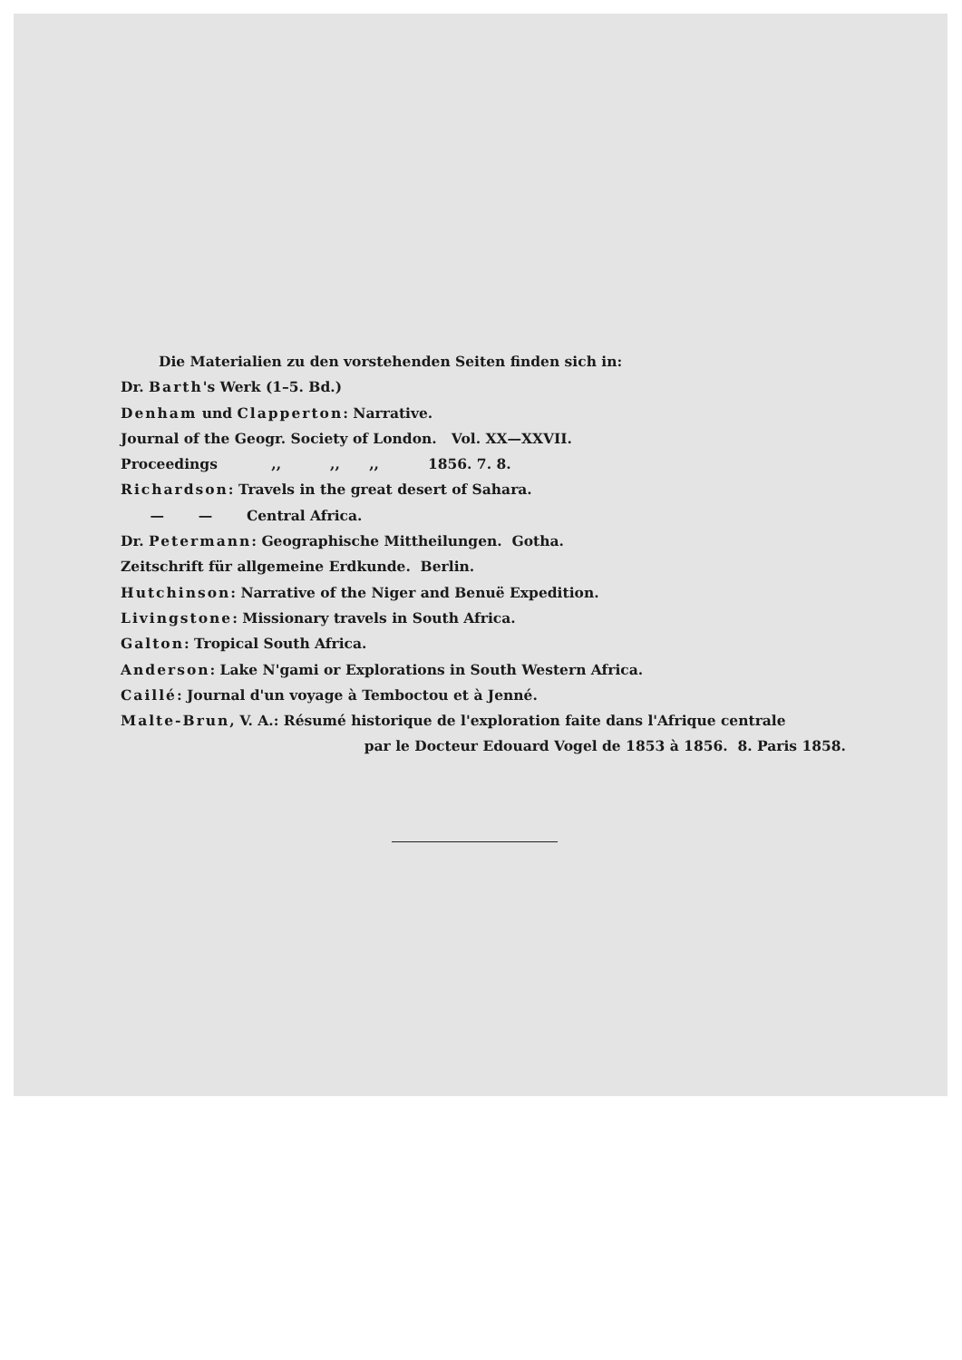Die Materialien zu den vorstehenden Seiten finden sich in:
Dr. Barth's Werk (1–5. Bd.)
Denham und Clapperton: Narrative.
Journal of the Geogr. Society of London. Vol. XX—XXVII.
Proceedings ,, ,, ,, 1856. 7. 8.
Richardson: Travels in the great desert of Sahara.
— — Central Africa.
Dr. Petermann: Geographische Mittheilungen. Gotha.
Zeitschrift für allgemeine Erdkunde. Berlin.
Hutchinson: Narrative of the Niger and Benuë Expedition.
Livingstone: Missionary travels in South Africa.
Galton: Tropical South Africa.
Anderson: Lake N'gami or Explorations in South Western Africa.
Caillé: Journal d'un voyage à Temboctou et à Jenné.
Malte-Brun, V. A.: Résumé historique de l'exploration faite dans l'Afrique centrale
par le Docteur Edouard Vogel de 1853 à 1856. 8. Paris 1858.